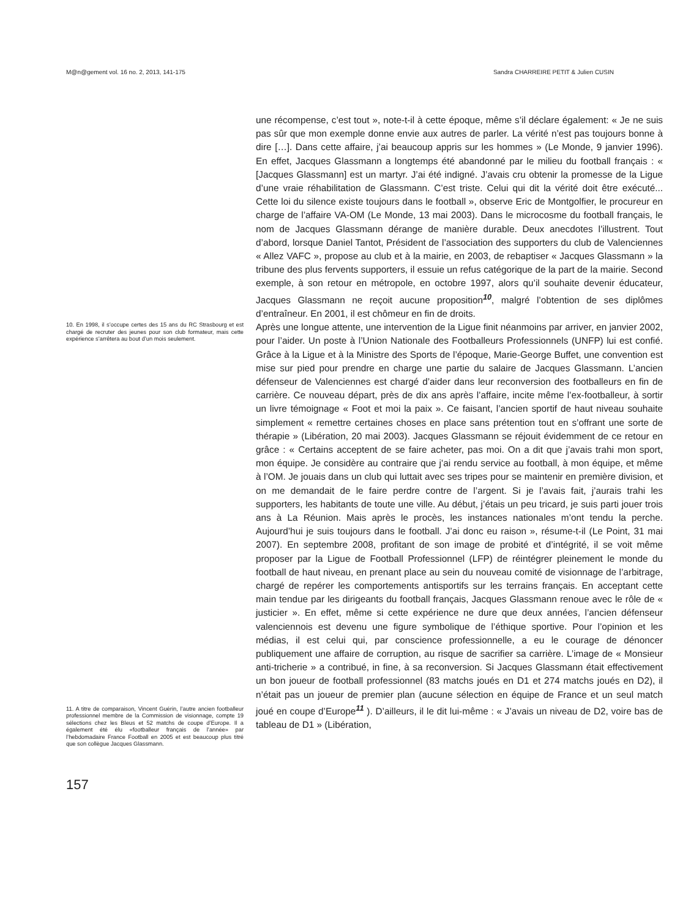M@n@gement vol. 16 no. 2, 2013, 141-175 Sandra CHARREIRE PETIT & Julien CUSIN
10. En 1998, il s’occupe certes des 15 ans du RC Strasbourg et est chargé de recruter des jeunes pour son club formateur, mais cette expérience s’arrêtera au bout d’un mois seulement.
11. A titre de comparaison, Vincent Guérin, l’autre ancien footballeur professionnel membre de la Commission de visionnage, compte 19 sélections chez les Bleus et 52 matchs de coupe d’Europe. Il a également été élu «footballeur français de l’année» par l’hebdomadaire France Football en 2005 et est beaucoup plus titré que son collègue Jacques Glassmann.
une récompense, c’est tout », note-t-il à cette époque, même s’il déclare également: « Je ne suis pas sûr que mon exemple donne envie aux autres de parler. La vérité n’est pas toujours bonne à dire […]. Dans cette affaire, j’ai beaucoup appris sur les hommes » (Le Monde, 9 janvier 1996). En effet, Jacques Glassmann a longtemps été abandonné par le milieu du football français : « [Jacques Glassmann] est un martyr. J’ai été indigné. J’avais cru obtenir la promesse de la Ligue d’une vraie réhabilitation de Glassmann. C’est triste. Celui qui dit la vérité doit être exécuté... Cette loi du silence existe toujours dans le football », observe Eric de Montgolfier, le procureur en charge de l’affaire VA-OM (Le Monde, 13 mai 2003). Dans le microcosme du football français, le nom de Jacques Glassmann dérange de manière durable. Deux anecdotes l’illustrent. Tout d’abord, lorsque Daniel Tantot, Président de l’association des supporters du club de Valenciennes « Allez VAFC », propose au club et à la mairie, en 2003, de rebaptiser « Jacques Glassmann » la tribune des plus fervents supporters, il essuie un refus catégorique de la part de la mairie. Second exemple, à son retour en métropole, en octobre 1997, alors qu’il souhaite devenir éducateur, Jacques Glassmann ne reçoit aucune proposition<sup>10</sup>, malgré l’obtention de ses diplômes d’entraîneur. En 2001, il est chômeur en fin de droits.
Après une longue attente, une intervention de la Ligue finit néanmoins par arriver, en janvier 2002, pour l’aider. Un poste à l’Union Nationale des Footballeurs Professionnels (UNFP) lui est confié. Grâce à la Ligue et à la Ministre des Sports de l’époque, Marie-George Buffet, une convention est mise sur pied pour prendre en charge une partie du salaire de Jacques Glassmann. L’ancien défenseur de Valenciennes est chargé d’aider dans leur reconversion des footballeurs en fin de carrière. Ce nouveau départ, près de dix ans après l’affaire, incite même l’ex-footballeur, à sortir un livre témoignage « Foot et moi la paix ». Ce faisant, l’ancien sportif de haut niveau souhaite simplement « remettre certaines choses en place sans prétention tout en s’offrant une sorte de thérapie » (Libération, 20 mai 2003). Jacques Glassmann se réjouit évidemment de ce retour en grâce : « Certains acceptent de se faire acheter, pas moi. On a dit que j’avais trahi mon sport, mon équipe. Je considère au contraire que j’ai rendu service au football, à mon équipe, et même à l’OM. Je jouais dans un club qui luttait avec ses tripes pour se maintenir en première division, et on me demandait de le faire perdre contre de l’argent. Si je l’avais fait, j’aurais trahi les supporters, les habitants de toute une ville. Au début, j’étais un peu tricard, je suis parti jouer trois ans à La Réunion. Mais après le procès, les instances nationales m’ont tendu la perche. Aujourd’hui je suis toujours dans le football. J’ai donc eu raison », résume-t-il (Le Point, 31 mai 2007). En septembre 2008, profitant de son image de probité et d’intégrité, il se voit même proposer par la Ligue de Football Professionnel (LFP) de réintégrer pleinement le monde du football de haut niveau, en prenant place au sein du nouveau comité de visionnage de l’arbitrage, chargé de repérer les comportements antisportifs sur les terrains français. En acceptant cette main tendue par les dirigeants du football français, Jacques Glassmann renoue avec le rôle de « justicier ». En effet, même si cette expérience ne dure que deux années, l’ancien défenseur valenciennois est devenu une figure symbolique de l’éthique sportive. Pour l’opinion et les médias, il est celui qui, par conscience professionnelle, a eu le courage de dénoncer publiquement une affaire de corruption, au risque de sacrifier sa carrière. L’image de « Monsieur anti-tricherie » a contribué, in fine, à sa reconversion. Si Jacques Glassmann était effectivement un bon joueur de football professionnel (83 matchs joués en D1 et 274 matchs joués en D2), il n’était pas un joueur de premier plan (aucune sélection en équipe de France et un seul match joué en coupe d’Europe<sup>11</sup> ). D’ailleurs, il le dit lui-même : « J’avais un niveau de D2, voire bas de tableau de D1 » (Libération,
157